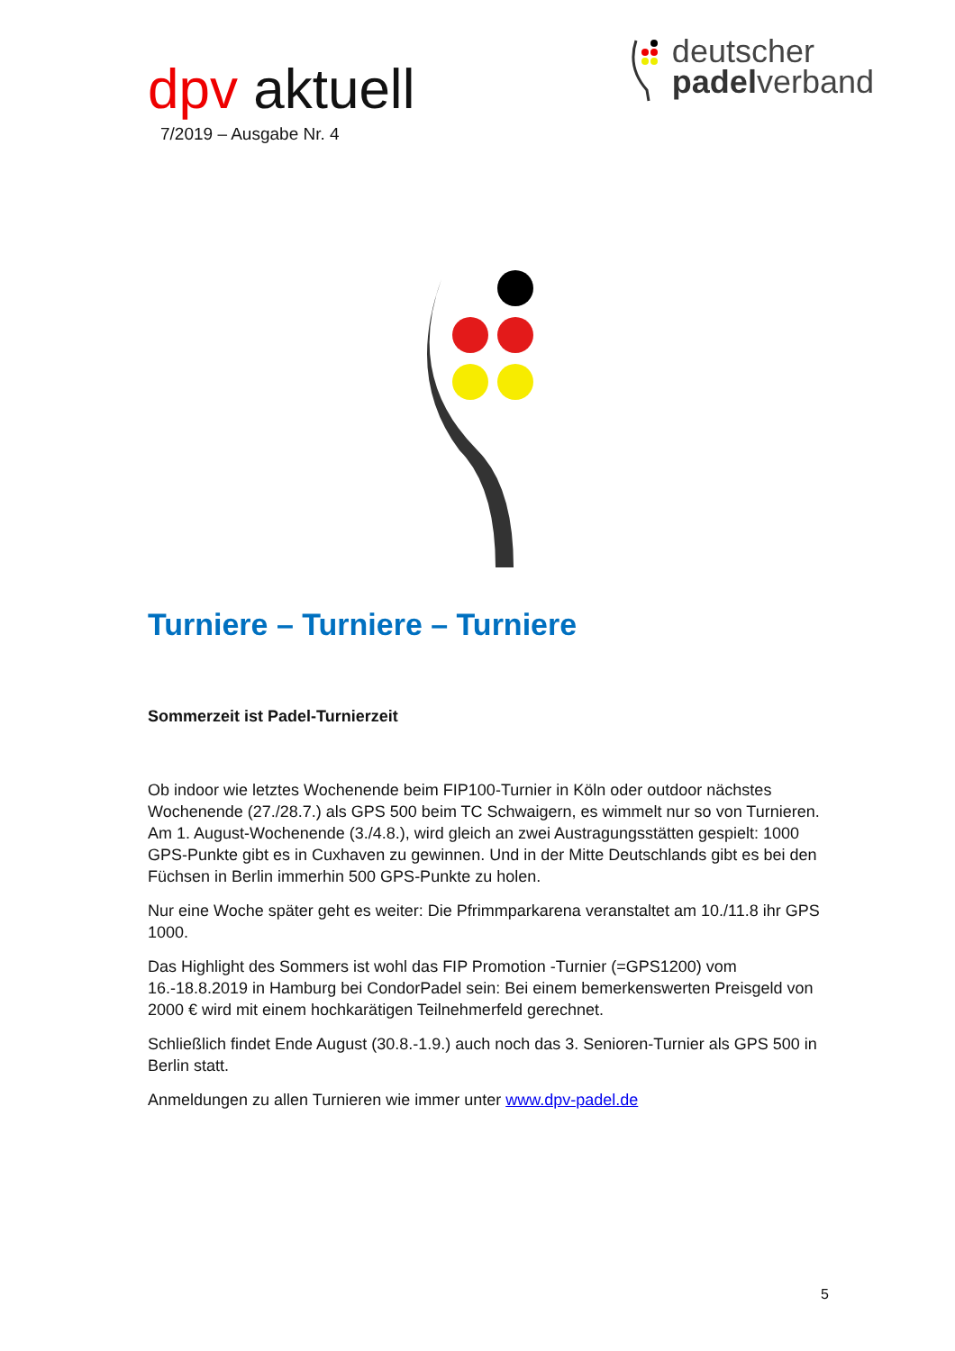dpv aktuell
7/2019 – Ausgabe Nr. 4
deutscher
padelverband
Turniere – Turniere – Turniere
Sommerzeit ist Padel-Turnierzeit
Ob indoor wie letztes Wochenende beim FIP100-Turnier in Köln oder outdoor nächstes Wochenende (27./28.7.) als GPS 500 beim TC Schwaigern, es wimmelt nur so von Turnieren. Am 1. August-Wochenende (3./4.8.), wird gleich an zwei Austragungsstätten gespielt: 1000 GPS-Punkte gibt es in Cuxhaven zu gewinnen. Und in der Mitte Deutschlands gibt es bei den Füchsen in Berlin immerhin 500 GPS-Punkte zu holen.
Nur eine Woche später geht es weiter: Die Pfrimmparkarena veranstaltet am 10./11.8 ihr GPS 1000.
Das Highlight des Sommers ist wohl das FIP Promotion -Turnier (=GPS1200) vom 16.-18.8.2019 in Hamburg bei CondorPadel sein: Bei einem bemerkenswerten Preisgeld von 2000 € wird mit einem hochkarätigen Teilnehmerfeld gerechnet.
Schließlich findet Ende August (30.8.-1.9.) auch noch das 3. Senioren-Turnier als GPS 500 in Berlin statt.
Anmeldungen zu allen Turnieren wie immer unter www.dpv-padel.de
5